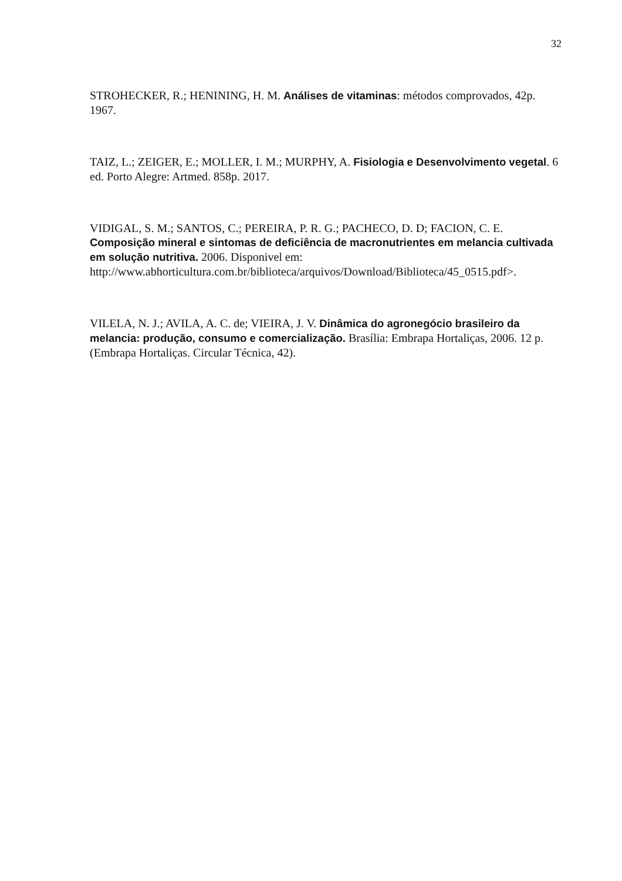32
STROHECKER, R.; HENINING, H. M. Análises de vitaminas: métodos comprovados, 42p. 1967.
TAIZ, L.; ZEIGER, E.; MOLLER, I. M.; MURPHY, A. Fisiologia e Desenvolvimento vegetal. 6 ed. Porto Alegre: Artmed. 858p. 2017.
VIDIGAL, S. M.; SANTOS, C.; PEREIRA, P. R. G.; PACHECO, D. D; FACION, C. E. Composição mineral e sintomas de deficiência de macronutrientes em melancia cultivada em solução nutritiva. 2006. Disponivel em: http://www.abhorticultura.com.br/biblioteca/arquivos/Download/Biblioteca/45_0515.pdf>.
VILELA, N. J.; AVILA, A. C. de; VIEIRA, J. V. Dinâmica do agronegócio brasileiro da melancia: produção, consumo e comercialização. Brasília: Embrapa Hortaliças, 2006. 12 p. (Embrapa Hortaliças. Circular Técnica, 42).